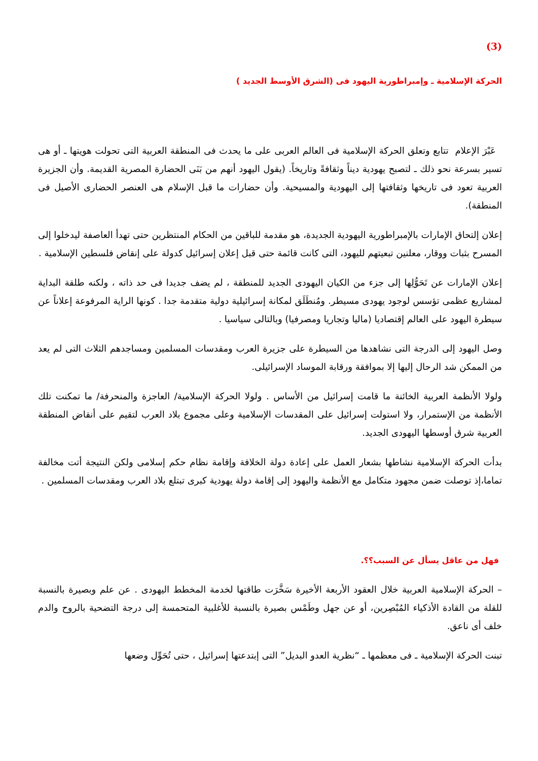(3)
الحركة الإسلامية ـ وإمبراطورية اليهود فى (الشرق الأوسط الجديد )
عَبْرَ الإعلام تتابع وتعلق الحركة الإسلامية فى العالم العربى على ما يحدث فى المنطقة العربية التى تحولت هويتها ـ أو هى تسير بسرعة نحو ذلك ـ لتصبح يهودية ديناً وثقافةً وتاريخاً. (يقول اليهود أنهم من بَنَى الحضارة المصرية القديمة. وأن الجزيرة العربية تعود فى تاريخها وثقافتها إلى اليهودية والمسيحية. وأن حضارات ما قبل الإسلام هى العنصر الحضارى الأصيل فى المنطقة).
إعلان إلتحاق الإمارات بالإمبراطورية اليهودية الجديدة، هو مقدمة للباقين من الحكام المنتظرين حتى تهدأ العاصفة ليدخلوا إلى المسرح بثبات ووقار، معلنين تبعيتهم لليهود، التى كانت قائمة حتى قبل إعلان إسرائيل كدولة على إنقاض فلسطين الإسلامية .
إعلان الإمارات عن تَحَوُّلِها إلى جزء من الكيان اليهودى الجديد للمنطقة ، لم يضف جديدا فى حد ذاته ، ولكنه طلقة البداية لمشاريع عظمى تؤسس لوجود يهودى مسيطر. ومُنطَلَق لمكانة إسرائيلية دولية متقدمة جدا . كونها الراية المرفوعة إعلاناً عن سيطرة اليهود على العالم إقتصاديا (ماليا وتجاريا ومصرفيا) وبالتالى سياسيا .
وصل اليهود إلى الدرجة التى نشاهدها من السيطرة على جزيرة العرب ومقدسات المسلمين ومساجدهم الثلاث التى لم يعد من الممكن شد الرحال إليها إلا بموافقة ورقابة الموساد الإسرائيلى.
ولولا الأنظمة العربية الخائنة ما قامت إسرائيل من الأساس . ولولا الحركة الإسلامية/ العاجزة والمنحرفة/ ما تمكنت تلك الأنظمة من الإستمرار، ولا استولت إسرائيل على المقدسات الإسلامية وعلى مجموع بلاد العرب لتقيم على أنقاض المنطقة العربية شرق أوسطها اليهودى الجديد.
بدأت الحركة الإسلامية نشاطها بشعار العمل على إعادة دولة الخلافة وإقامة نظام حكم إسلامى ولكن النتيجة أتت مخالفة تماما،إذ توصلت ضمن مجهود متكامل مع الأنظمة واليهود إلى إقامة دولة يهودية كبرى تبتلع بلاد العرب ومقدسات المسلمين .
فهل من عاقل يسأل عن السبب؟؟.
– الحركة الإسلامية العربية خلال العقود الأربعة الأخيرة سَخَّرَت طاقتها لخدمة المخطط اليهودى . عن علم وبصيرة بالنسبة للقلة من القادة الأذكياء المُبْصِرين، أو عن جهل وطَمْس بصيرة بالنسبة للأغلبية المتحمسة إلى درجة التضحية بالروح والدم خلف أى ناعق.
تبنت الحركة الإسلامية ـ فى معظمها ـ “نظرية العدو البديل” التى إبتدعتها إسرائيل ، حتى تُحَوِّل وضعها